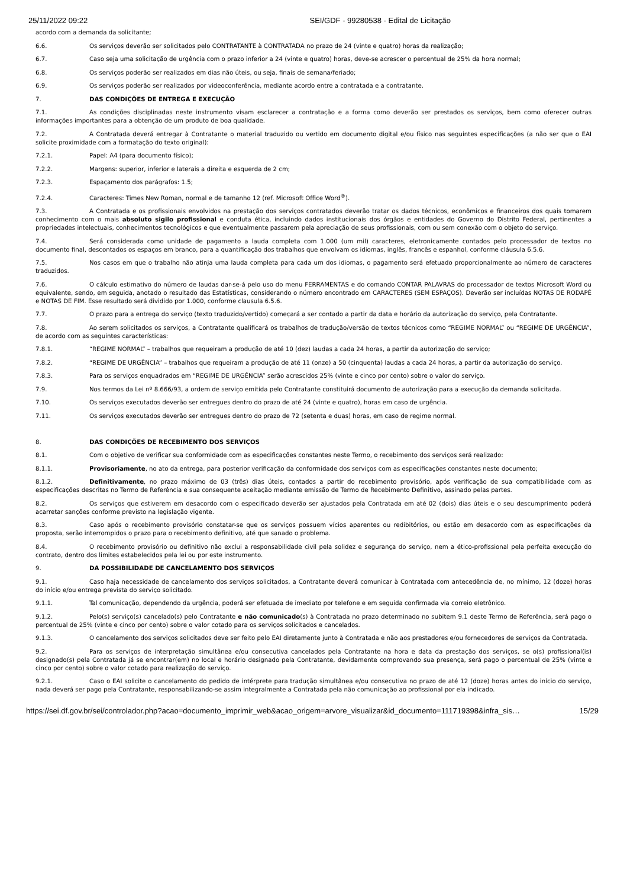25/11/2022 09:22 SEI/GDF - 99280538 - Edital de Licitação
acordo com a demanda da solicitante;
6.6. Os serviços deverão ser solicitados pelo CONTRATANTE à CONTRATADA no prazo de 24 (vinte e quatro) horas da realização;
6.7. Caso seja uma solicitação de urgência com o prazo inferior a 24 (vinte e quatro) horas, deve-se acrescer o percentual de 25% da hora normal;
6.8. Os serviços poderão ser realizados em dias não úteis, ou seja, finais de semana/feriado;
6.9. Os serviços poderão ser realizados por videoconferência, mediante acordo entre a contratada e a contratante.
7. DAS CONDIÇÕES DE ENTREGA E EXECUÇÃO
7.1. As condições disciplinadas neste instrumento visam esclarecer a contratação e a forma como deverão ser prestados os serviços, bem como oferecer outras informações importantes para a obtenção de um produto de boa qualidade.
7.2. A Contratada deverá entregar à Contratante o material traduzido ou vertido em documento digital e/ou físico nas seguintes especificações (a não ser que o EAI solicite proximidade com a formatação do texto original):
7.2.1. Papel: A4 (para documento físico);
7.2.2. Margens: superior, inferior e laterais a direita e esquerda de 2 cm;
7.2.3. Espaçamento dos parágrafos: 1.5;
7.2.4. Caracteres: Times New Roman, normal e de tamanho 12 (ref. Microsoft Office Word<sup>®</sup>).
7.3. A Contratada e os profissionais envolvidos na prestação dos serviços contratados deverão tratar os dados técnicos, econômicos e financeiros dos quais tomarem conhecimento com o mais absoluto sigilo profissional e conduta ética, incluindo dados institucionais dos órgãos e entidades do Governo do Distrito Federal, pertinentes a propriedades intelectuais, conhecimentos tecnológicos e que eventualmente passarem pela apreciação de seus profissionais, com ou sem conexão com o objeto do serviço.
7.4. Será considerada como unidade de pagamento a lauda completa com 1.000 (um mil) caracteres, eletronicamente contados pelo processador de textos no documento final, descontados os espaços em branco, para a quantificação dos trabalhos que envolvam os idiomas, inglês, francês e espanhol, conforme cláusula 6.5.6.
7.5. Nos casos em que o trabalho não atinja uma lauda completa para cada um dos idiomas, o pagamento será efetuado proporcionalmente ao número de caracteres traduzidos.
7.6. O cálculo estimativo do número de laudas dar-se-á pelo uso do menu FERRAMENTAS e do comando CONTAR PALAVRAS do processador de textos Microsoft Word ou equivalente, sendo, em seguida, anotado o resultado das Estatísticas, considerando o número encontrado em CARACTERES (SEM ESPAÇOS). Deverão ser incluídas NOTAS DE RODAPÉ e NOTAS DE FIM. Esse resultado será dividido por 1.000, conforme clausula 6.5.6.
7.7. O prazo para a entrega do serviço (texto traduzido/vertido) começará a ser contado a partir da data e horário da autorização do serviço, pela Contratante.
7.8. Ao serem solicitados os serviços, a Contratante qualificará os trabalhos de tradução/versão de textos técnicos como “REGIME NORMAL” ou “REGIME DE URGÊNCIA”, de acordo com as seguintes características:
7.8.1. “REGIME NORMAL” – trabalhos que requeiram a produção de até 10 (dez) laudas a cada 24 horas, a partir da autorização do serviço;
7.8.2. “REGIME DE URGÊNCIA” – trabalhos que requeiram a produção de até 11 (onze) a 50 (cinquenta) laudas a cada 24 horas, a partir da autorização do serviço.
7.8.3. Para os serviços enquadrados em “REGIME DE URGÊNCIA” serão acrescidos 25% (vinte e cinco por cento) sobre o valor do serviço.
7.9. Nos termos da Lei nº 8.666/93, a ordem de serviço emitida pelo Contratante constituirá documento de autorização para a execução da demanda solicitada.
7.10. Os serviços executados deverão ser entregues dentro do prazo de até 24 (vinte e quatro), horas em caso de urgência.
7.11. Os serviços executados deverão ser entregues dentro do prazo de 72 (setenta e duas) horas, em caso de regime normal.
8. DAS CONDIÇÕES DE RECEBIMENTO DOS SERVIÇOS
8.1. Com o objetivo de verificar sua conformidade com as especificações constantes neste Termo, o recebimento dos serviços será realizado:
8.1.1. Provisoriamente, no ato da entrega, para posterior verificação da conformidade dos serviços com as especificações constantes neste documento;
8.1.2. Definitivamente, no prazo máximo de 03 (três) dias úteis, contados a partir do recebimento provisório, após verificação de sua compatibilidade com as especificações descritas no Termo de Referência e sua consequente aceitação mediante emissão de Termo de Recebimento Definitivo, assinado pelas partes.
8.2. Os serviços que estiverem em desacordo com o especificado deverão ser ajustados pela Contratada em até 02 (dois) dias úteis e o seu descumprimento poderá acarretar sanções conforme previsto na legislação vigente.
8.3. Caso após o recebimento provisório constatar-se que os serviços possuem vícios aparentes ou redibitórios, ou estão em desacordo com as especificações da proposta, serão interrompidos o prazo para o recebimento definitivo, até que sanado o problema.
8.4. O recebimento provisório ou definitivo não exclui a responsabilidade civil pela solidez e segurança do serviço, nem a ético-profissional pela perfeita execução do contrato, dentro dos limites estabelecidos pela lei ou por este instrumento.
9. DA POSSIBILIDADE DE CANCELAMENTO DOS SERVIÇOS
9.1. Caso haja necessidade de cancelamento dos serviços solicitados, a Contratante deverá comunicar à Contratada com antecedência de, no mínimo, 12 (doze) horas do início e/ou entrega prevista do serviço solicitado.
9.1.1. Tal comunicação, dependendo da urgência, poderá ser efetuada de imediato por telefone e em seguida confirmada via correio eletrônico.
9.1.2. Pelo(s) serviço(s) cancelado(s) pelo Contratante e não comunicado(s) à Contratada no prazo determinado no subitem 9.1 deste Termo de Referência, será pago o percentual de 25% (vinte e cinco por cento) sobre o valor cotado para os serviços solicitados e cancelados.
9.1.3. O cancelamento dos serviços solicitados deve ser feito pelo EAI diretamente junto à Contratada e não aos prestadores e/ou fornecedores de serviços da Contratada.
9.2. Para os serviços de interpretação simultânea e/ou consecutiva cancelados pela Contratante na hora e data da prestação dos serviços, se o(s) profissional(is) designado(s) pela Contratada já se encontrar(em) no local e horário designado pela Contratante, devidamente comprovando sua presença, será pago o percentual de 25% (vinte e cinco por cento) sobre o valor cotado para realização do serviço.
9.2.1. Caso o EAI solicite o cancelamento do pedido de intérprete para tradução simultânea e/ou consecutiva no prazo de até 12 (doze) horas antes do início do serviço, nada deverá ser pago pela Contratante, responsabilizando-se assim integralmente a Contratada pela não comunicação ao profissional por ela indicado.
https://sei.df.gov.br/sei/controlador.php?acao=documento_imprimir_web&acao_origem=arvore_visualizar&id_documento=111719398&infra_sis… 15/29